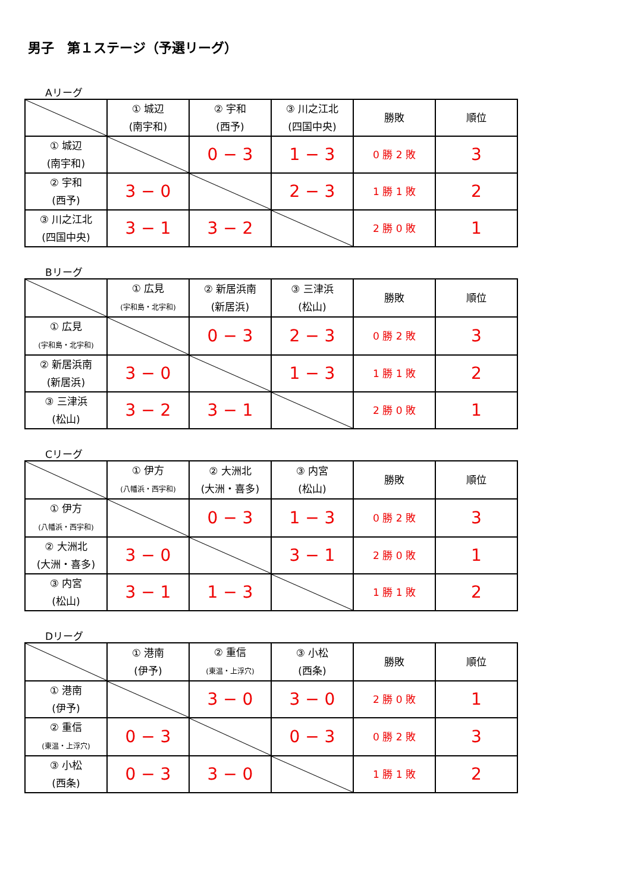男子　第１ステージ（予選リーグ）
Aリーグ
| | ① 城辺 (南宇和) | ② 宇和 (西予) | ③ 川之江北 (四国中央) | 勝敗 | 順位 |
| ① 城辺 (南宇和) | | 0 − 3 | 1 − 3 | 0 勝 2 敗 | 3 |
| ② 宇和 (西予) | 3 − 0 | | 2 − 3 | 1 勝 1 敗 | 2 |
| ③ 川之江北 (四国中央) | 3 − 1 | 3 − 2 | | 2 勝 0 敗 | 1 |
Bリーグ
| | ① 広見 (宇和島・北宇和) | ② 新居浜南 (新居浜) | ③ 三津浜 (松山) | 勝敗 | 順位 |
| ① 広見 (宇和島・北宇和) | | 0 − 3 | 2 − 3 | 0 勝 2 敗 | 3 |
| ② 新居浜南 (新居浜) | 3 − 0 | | 1 − 3 | 1 勝 1 敗 | 2 |
| ③ 三津浜 (松山) | 3 − 2 | 3 − 1 | | 2 勝 0 敗 | 1 |
Cリーグ
| | ① 伊方 (八幡浜・西宇和) | ② 大洲北 (大洲・喜多) | ③ 内宮 (松山) | 勝敗 | 順位 |
| ① 伊方 (八幡浜・西宇和) | | 0 − 3 | 1 − 3 | 0 勝 2 敗 | 3 |
| ② 大洲北 (大洲・喜多) | 3 − 0 | | 3 − 1 | 2 勝 0 敗 | 1 |
| ③ 内宮 (松山) | 3 − 1 | 1 − 3 | | 1 勝 1 敗 | 2 |
Dリーグ
| | ① 港南 (伊予) | ② 重信 (東温・上浮穴) | ③ 小松 (西条) | 勝敗 | 順位 |
| ① 港南 (伊予) | | 3 − 0 | 3 − 0 | 2 勝 0 敗 | 1 |
| ② 重信 (東温・上浮穴) | 0 − 3 | | 0 − 3 | 0 勝 2 敗 | 3 |
| ③ 小松 (西条) | 0 − 3 | 3 − 0 | | 1 勝 1 敗 | 2 |